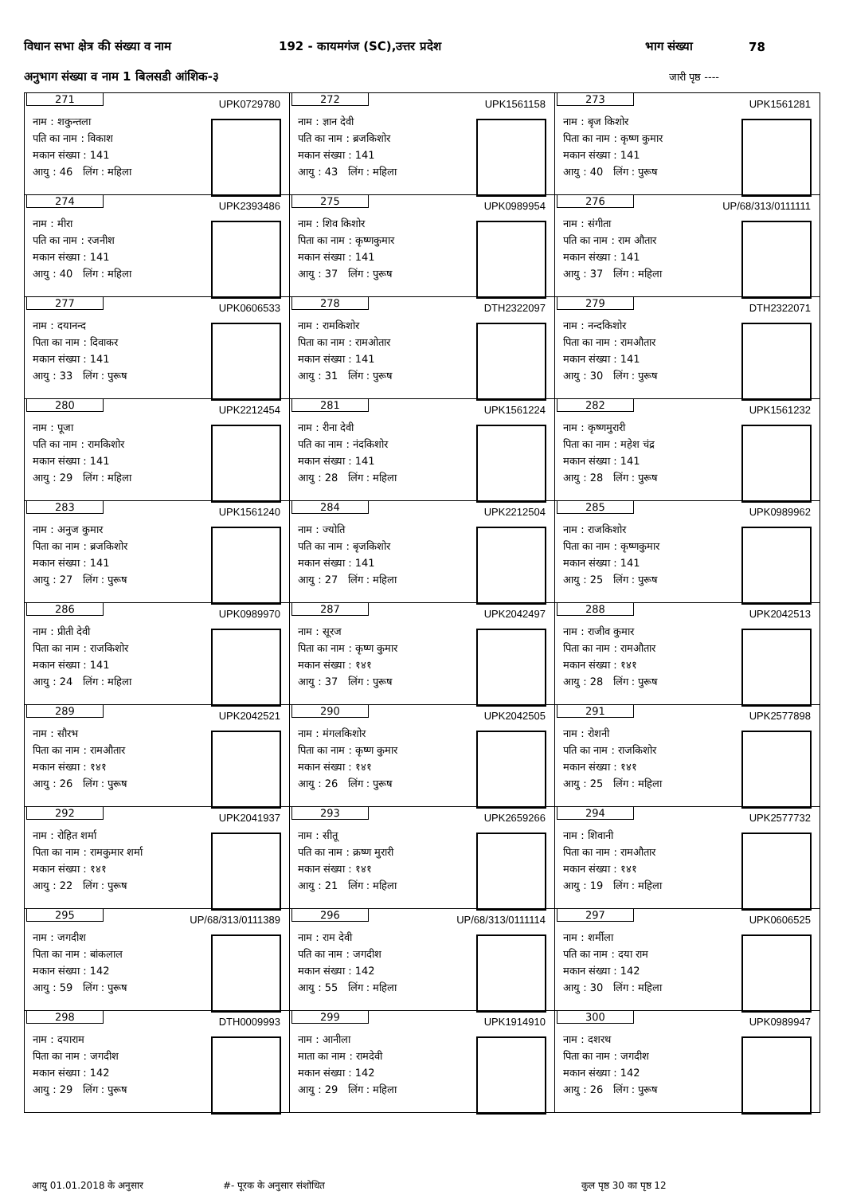विधान सभा क्षेत्र की संख्या व नाम 192 - कायमगंज (SC),उत्तर प्रदेश भाग संख्या 78
अनुभाग संख्या व नाम 1 बिलसडी आंशिक-३ जारी पृष्ठ ----
| 271 UPK0729780 नाम : शकुन्तला पति का नाम : विकाश मकान संख्या : 141 आयु : 46 लिंग : महिला | 272 UPK1561158 नाम : ज्ञान देवी पति का नाम : ब्रजकिशोर मकान संख्या : 141 आयु : 43 लिंग : महिला | 273 UPK1561281 नाम : बृज किशोर पिता का नाम : कृष्ण कुमार मकान संख्या : 141 आयु : 40 लिंग : पुरूष |
| 274 UPK2393486 नाम : मीरा पति का नाम : रजनीश मकान संख्या : 141 आयु : 40 लिंग : महिला | 275 UPK0989954 नाम : शिव किशोर पिता का नाम : कृष्णकुमार मकान संख्या : 141 आयु : 37 लिंग : पुरूष | 276 UP/68/313/0111111 नाम : संगीता पति का नाम : राम औतार मकान संख्या : 141 आयु : 37 लिंग : महिला |
| 277 UPK0606533 नाम : दयानन्द पिता का नाम : दिवाकर मकान संख्या : 141 आयु : 33 लिंग : पुरूष | 278 DTH2322097 नाम : रामकिशोर पिता का नाम : रामओतार मकान संख्या : 141 आयु : 31 लिंग : पुरूष | 279 DTH2322071 नाम : नन्दकिशोर पिता का नाम : रामऔतार मकान संख्या : 141 आयु : 30 लिंग : पुरूष |
| 280 UPK2212454 नाम : पूजा पति का नाम : रामकिशोर मकान संख्या : 141 आयु : 29 लिंग : महिला | 281 UPK1561224 नाम : रीना देवी पति का नाम : नंदकिशोर मकान संख्या : 141 आयु : 28 लिंग : महिला | 282 UPK1561232 नाम : कृष्णमुरारी पिता का नाम : महेश चंद्र मकान संख्या : 141 आयु : 28 लिंग : पुरूष |
| 283 UPK1561240 नाम : अनुज कुमार पिता का नाम : ब्रजकिशोर मकान संख्या : 141 आयु : 27 लिंग : पुरूष | 284 UPK2212504 नाम : ज्योति पति का नाम : बृजकिशोर मकान संख्या : 141 आयु : 27 लिंग : महिला | 285 UPK0989962 नाम : राजकिशोर पिता का नाम : कृष्णकुमार मकान संख्या : 141 आयु : 25 लिंग : पुरूष |
| 286 UPK0989970 नाम : प्रीती देवी पिता का नाम : राजकिशोर मकान संख्या : 141 आयु : 24 लिंग : महिला | 287 UPK2042497 नाम : सूरज पिता का नाम : कृष्ण कुमार मकान संख्या : १४१ आयु : 37 लिंग : पुरूष | 288 UPK2042513 नाम : राजीव कुमार पिता का नाम : रामऔतार मकान संख्या : १४१ आयु : 28 लिंग : पुरूष |
| 289 UPK2042521 नाम : सौरभ पिता का नाम : रामऔतार मकान संख्या : १४१ आयु : 26 लिंग : पुरूष | 290 UPK2042505 नाम : मंगलकिशोर पिता का नाम : कृष्ण कुमार मकान संख्या : १४१ आयु : 26 लिंग : पुरूष | 291 UPK2577898 नाम : रोशनी पति का नाम : राजकिशोर मकान संख्या : १४१ आयु : 25 लिंग : महिला |
| 292 UPK2041937 नाम : रोहित शर्मा पिता का नाम : रामकुमार शर्मा मकान संख्या : १४१ आयु : 22 लिंग : पुरूष | 293 UPK2659266 नाम : सीतू पति का नाम : क्रष्ण मुरारी मकान संख्या : १४१ आयु : 21 लिंग : महिला | 294 UPK2577732 नाम : शिवानी पिता का नाम : रामऔतार मकान संख्या : १४१ आयु : 19 लिंग : महिला |
| 295 UP/68/313/0111389 नाम : जगदीश पिता का नाम : बांकलाल मकान संख्या : 142 आयु : 59 लिंग : पुरूष | 296 UP/68/313/0111114 नाम : राम देवी पति का नाम : जगदीश मकान संख्या : 142 आयु : 55 लिंग : महिला | 297 UPK0606525 नाम : शर्मीला पति का नाम : दया राम मकान संख्या : 142 आयु : 30 लिंग : महिला |
| 298 DTH0009993 नाम : दयाराम पिता का नाम : जगदीश मकान संख्या : 142 आयु : 29 लिंग : पुरूष | 299 UPK1914910 नाम : आनीला माता का नाम : रामदेवी मकान संख्या : 142 आयु : 29 लिंग : महिला | 300 UPK0989947 नाम : दशरथ पिता का नाम : जगदीश मकान संख्या : 142 आयु : 26 लिंग : पुरूष |
आयु 01.01.2018 के अनुसार #- पूरक के अनुसार संशोधित कुल पृष्ठ 30 का पृष्ठ 12